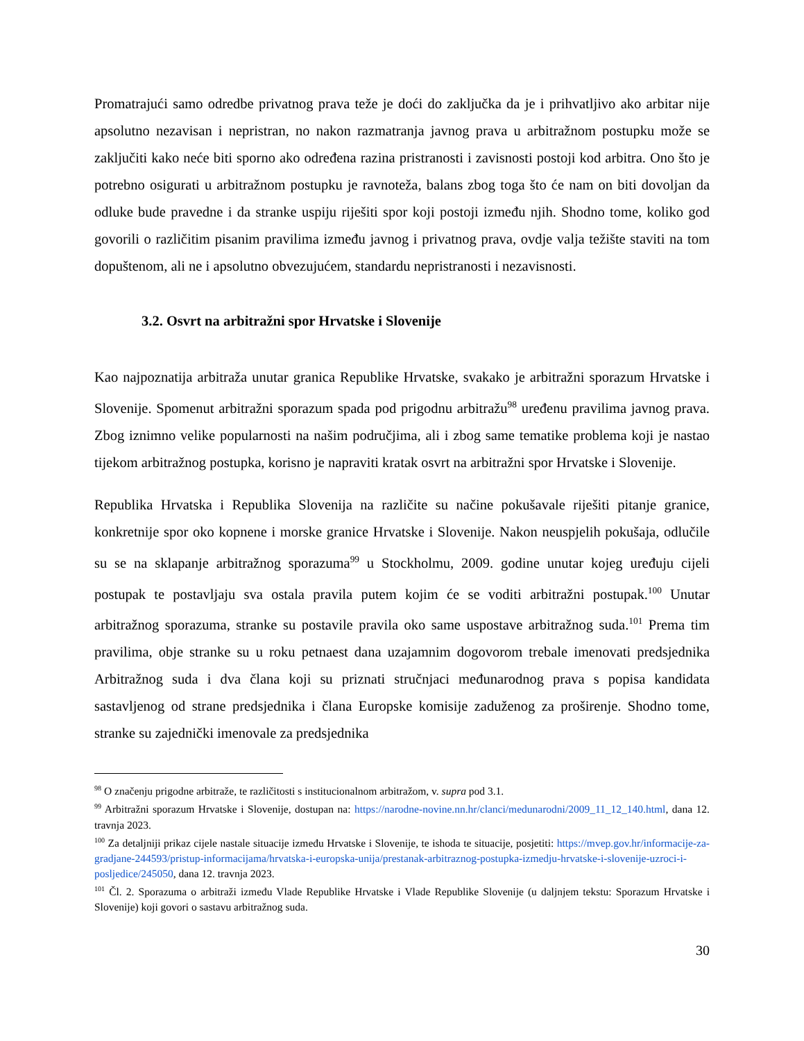Promatrajući samo odredbe privatnog prava teže je doći do zaključka da je i prihvatljivo ako arbitar nije apsolutno nezavisan i nepristran, no nakon razmatranja javnog prava u arbitražnom postupku može se zaključiti kako neće biti sporno ako određena razina pristranosti i zavisnosti postoji kod arbitra. Ono što je potrebno osigurati u arbitražnom postupku je ravnoteža, balans zbog toga što će nam on biti dovoljan da odluke bude pravedne i da stranke uspiju riješiti spor koji postoji između njih. Shodno tome, koliko god govorili o različitim pisanim pravilima između javnog i privatnog prava, ovdje valja težište staviti na tom dopuštenom, ali ne i apsolutno obvezujućem, standardu nepristranosti i nezavisnosti.
3.2. Osvrt na arbitražni spor Hrvatske i Slovenije
Kao najpoznatija arbitraža unutar granica Republike Hrvatske, svakako je arbitražni sporazum Hrvatske i Slovenije. Spomenut arbitražni sporazum spada pod prigodnu arbitražu<sup>98</sup> uređenu pravilima javnog prava. Zbog iznimno velike popularnosti na našim područjima, ali i zbog same tematike problema koji je nastao tijekom arbitražnog postupka, korisno je napraviti kratak osvrt na arbitražni spor Hrvatske i Slovenije.
Republika Hrvatska i Republika Slovenija na različite su načine pokušavale riješiti pitanje granice, konkretnije spor oko kopnene i morske granice Hrvatske i Slovenije. Nakon neuspjelih pokušaja, odlučile su se na sklapanje arbitražnog sporazuma<sup>99</sup> u Stockholmu, 2009. godine unutar kojeg uređuju cijeli postupak te postavljaju sva ostala pravila putem kojim će se voditi arbitražni postupak.<sup>100</sup> Unutar arbitražnog sporazuma, stranke su postavile pravila oko same uspostave arbitražnog suda.<sup>101</sup> Prema tim pravilima, obje stranke su u roku petnaest dana uzajamnim dogovorom trebale imenovati predsjednika Arbitražnog suda i dva člana koji su priznati stručnjaci međunarodnog prava s popisa kandidata sastavljenog od strane predsjednika i člana Europske komisije zaduženog za proširenje. Shodno tome, stranke su zajednički imenovale za predsjednika
<sup>98</sup> O značenju prigodne arbitraže, te različitosti s institucionalnom arbitražom, v. supra pod 3.1.
<sup>99</sup> Arbitražni sporazum Hrvatske i Slovenije, dostupan na: https://narodne-novine.nn.hr/clanci/medunarodni/2009_11_12_140.html, dana 12. travnja 2023.
<sup>100</sup> Za detaljniji prikaz cijele nastale situacije između Hrvatske i Slovenije, te ishoda te situacije, posjetiti: https://mvep.gov.hr/informacije-za-gradjane-244593/pristup-informacijama/hrvatska-i-europska-unija/prestanak-arbitraznog-postupka-izmedju-hrvatske-i-slovenije-uzroci-i-posljedice/245050, dana 12. travnja 2023.
<sup>101</sup> Čl. 2. Sporazuma o arbitraži između Vlade Republike Hrvatske i Vlade Republike Slovenije (u daljnjem tekstu: Sporazum Hrvatske i Slovenije) koji govori o sastavu arbitražnog suda.
30